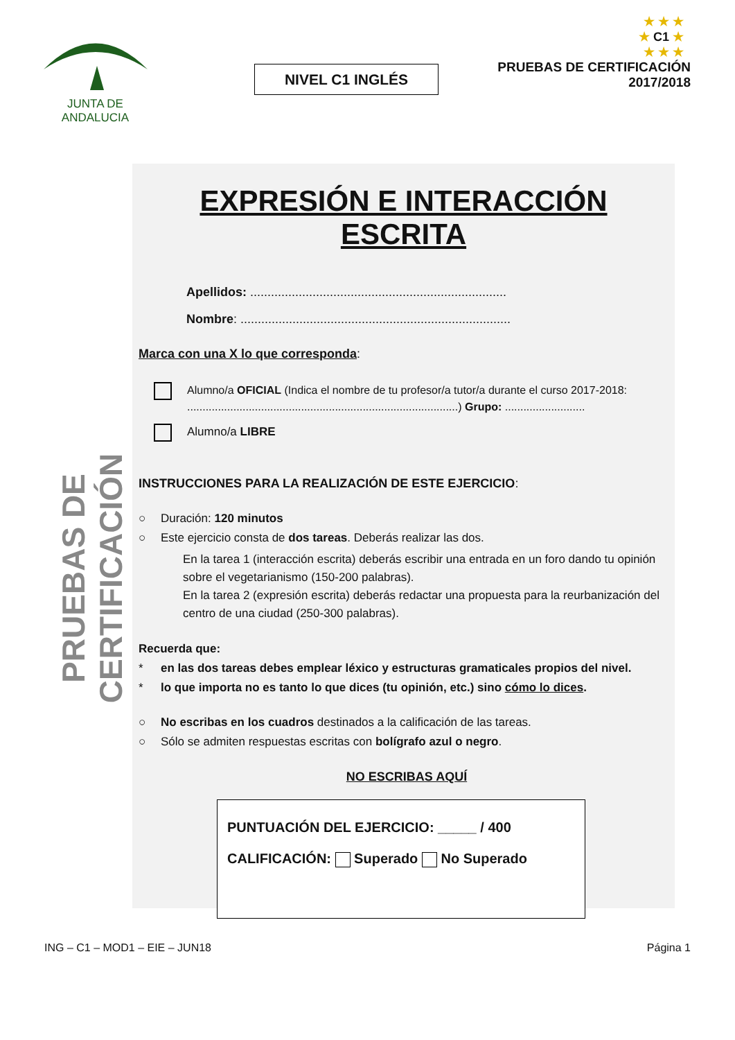JUNTA DE ANDALUCIA
NIVEL C1 INGLÉS
★ ★ ★
★ C1 ★
★ ★ ★
PRUEBAS DE CERTIFICACIÓN
2017/2018
PRUEBAS DE CERTIFICACIÓN
EXPRESIÓN E INTERACCIÓN ESCRITA
Apellidos: ..........................................................................
Nombre: ..............................................................................
Marca con una X lo que corresponda:
Alumno/a OFICIAL (Indica el nombre de tu profesor/a tutor/a durante el curso 2017-2018: ........................................................................................) Grupo: ..........................
Alumno/a LIBRE
INSTRUCCIONES PARA LA REALIZACIÓN DE ESTE EJERCICIO:
○ Duración: 120 minutos
○ Este ejercicio consta de dos tareas. Deberás realizar las dos.
En la tarea 1 (interacción escrita) deberás escribir una entrada en un foro dando tu opinión sobre el vegetarianismo (150-200 palabras).
En la tarea 2 (expresión escrita) deberás redactar una propuesta para la reurbanización del centro de una ciudad (250-300 palabras).
Recuerda que:
* en las dos tareas debes emplear léxico y estructuras gramaticales propios del nivel.
* lo que importa no es tanto lo que dices (tu opinión, etc.) sino cómo lo dices.
○ No escribas en los cuadros destinados a la calificación de las tareas.
○ Sólo se admiten respuestas escritas con bolígrafo azul o negro.
NO ESCRIBAS AQUÍ
PUNTUACIÓN DEL EJERCICIO: _____ / 400
CALIFICACIÓN: Superado No Superado
ING – C1 – MOD1 – EIE – JUN18 Página 1